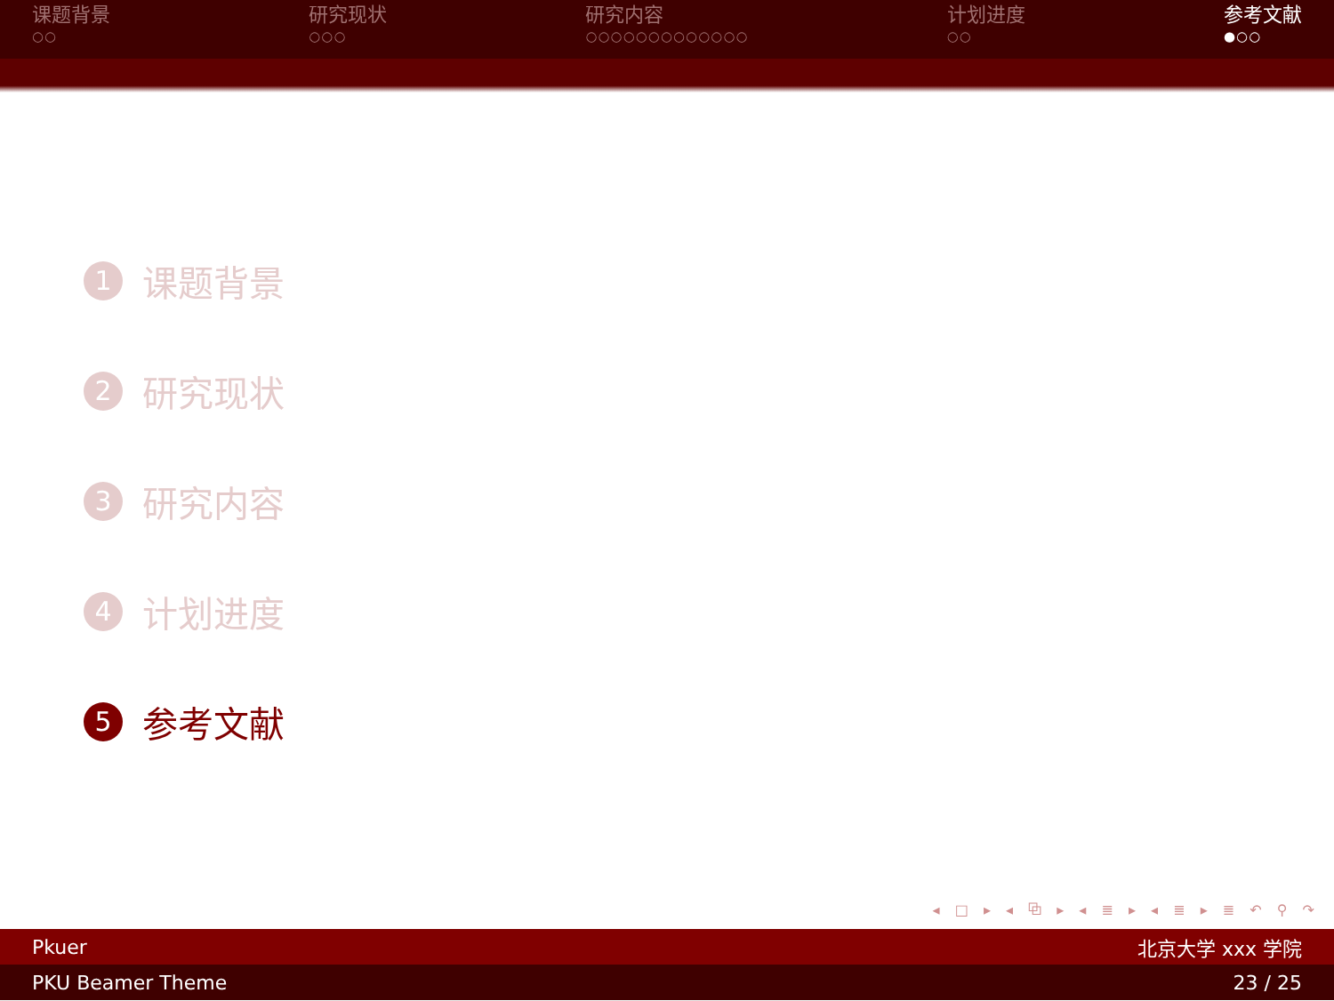课题背景
○○
研究现状
○○○
研究内容
○○○○○○○○○○○○○
计划进度
○○
参考文献
●○○
1 课题背景
2 研究现状
3 研究内容
4 计划进度
5 参考文献
◂ □ ▸ ◂ ⧉ ▸ ◂ ≣ ▸ ◂ ≣ ▸ ≣ ↶ ⚲ ↷
Pkuer 北京大学 xxx 学院
PKU Beamer Theme 23 / 25